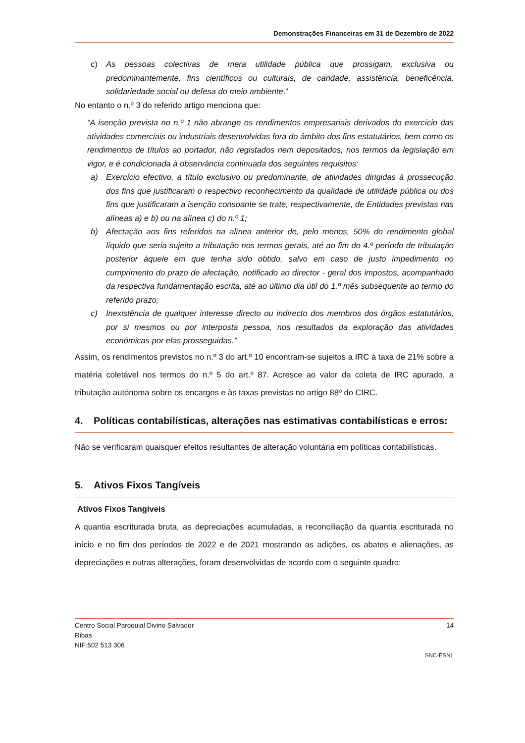Demonstrações Financeiras em 31 de Dezembro de 2022
c) As pessoas colectivas de mera utilidade pública que prossigam, exclusiva ou predominantemente, fins científicos ou culturais, de caridade, assistência, beneficência, solidariedade social ou defesa do meio ambiente.”
No entanto o n.º 3 do referido artigo menciona que:
“A isenção prevista no n.º 1 não abrange os rendimentos empresariais derivados do exercício das atividades comerciais ou industriais desenvolvidas fora do âmbito dos fins estatutários, bem como os rendimentos de títulos ao portador, não registados nem depositados, nos termos da legislação em vigor, e é condicionada à observância continuada dos seguintes requisitos:
a) Exercício efectivo, a título exclusivo ou predominante, de atividades dirigidas à prossecução dos fins que justificaram o respectivo reconhecimento da qualidade de utilidade pública ou dos fins que justificaram a isenção consoante se trate, respectivamente, de Entidades previstas nas alíneas a) e b) ou na alínea c) do n.º 1;
b) Afectação aos fins referidos na alínea anterior de, pelo menos, 50% do rendimento global líquido que seria sujeito a tributação nos termos gerais, até ao fim do 4.º período de tributação posterior àquele em que tenha sido obtido, salvo em caso de justo impedimento no cumprimento do prazo de afectação, notificado ao director - geral dos impostos, acompanhado da respectiva fundamentação escrita, até ao último dia útil do 1.º mês subsequente ao termo do referido prazo;
c) Inexistência de qualquer interesse directo ou indirecto dos membros dos órgãos estatutários, por si mesmos ou por interposta pessoa, nos resultados da exploração das atividades económicas por elas prosseguidas.”
Assim, os rendimentos previstos no n.º 3 do art.º 10 encontram-se sujeitos a IRC à taxa de 21% sobre a matéria coletável nos termos do n.º 5 do art.º 87. Acresce ao valor da coleta de IRC apurado, a tributação autónoma sobre os encargos e às taxas previstas no artigo 88º do CIRC.
4. Políticas contabilísticas, alterações nas estimativas contabilísticas e erros:
Não se verificaram quaisquer efeitos resultantes de alteração voluntária em políticas contabilísticas.
5. Ativos Fixos Tangíveis
Ativos Fixos Tangíveis
A quantia escriturada bruta, as depreciações acumuladas, a reconciliação da quantia escriturada no início e no fim dos períodos de 2022 e de 2021 mostrando as adições, os abates e alienações, as depreciações e outras alterações, foram desenvolvidas de acordo com o seguinte quadro:
Centro Social Paroquial Divino Salvador
Ribas
NIF:502 513 306
14
SNC-ESNL